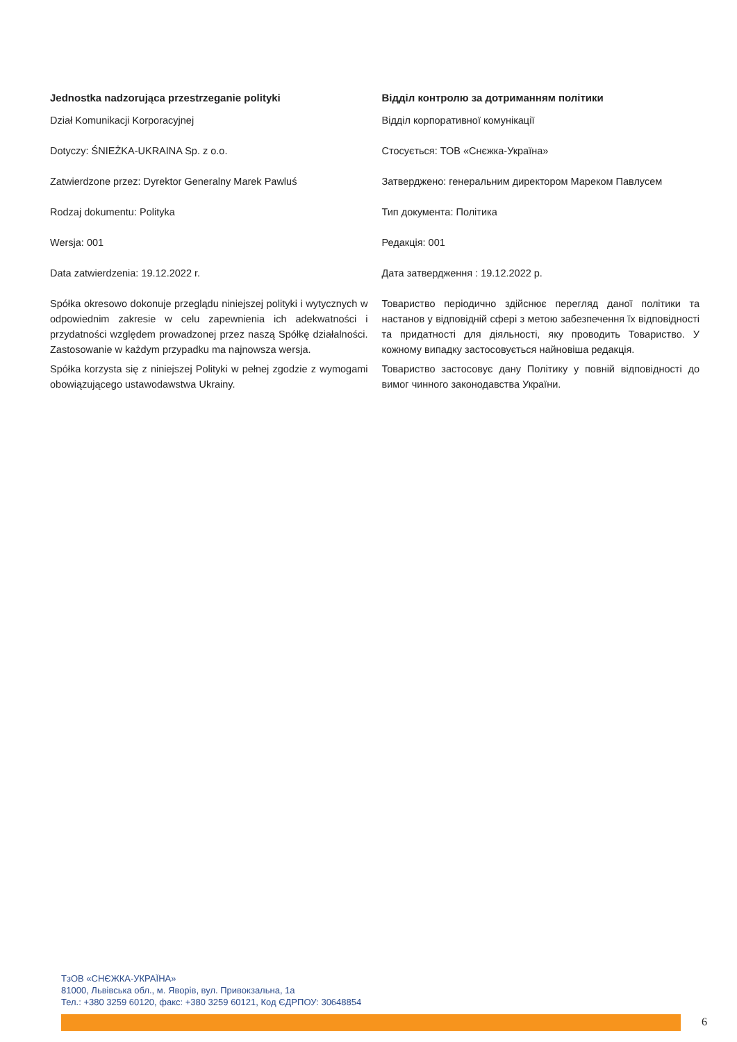Jednostka nadzorująca przestrzeganie polityki
Dział Komunikacji Korporacyjnej
Dotyczy: ŚNIEŻKA-UKRAINA Sp. z o.o.
Zatwierdzone przez: Dyrektor Generalny Marek Pawluś
Rodzaj dokumentu: Polityka
Wersja: 001
Data zatwierdzenia: 19.12.2022 r.
Spółka okresowo dokonuje przeglądu niniejszej polityki i wytycznych w odpowiednim zakresie w celu zapewnienia ich adekwatności i przydatności względem prowadzonej przez naszą Spółkę działalności. Zastosowanie w każdym przypadku ma najnowsza wersja.
Spółka korzysta się z niniejszej Polityki w pełnej zgodzie z wymogami obowiązującego ustawodawstwa Ukrainy.
Відділ контролю за дотриманням політики
Відділ корпоративної комунікації
Стосується: ТОВ «Снєжка-Україна»
Затверджено: генеральним директором Мареком Павлусем
Тип документа: Політика
Редакція: 001
Дата затвердження : 19.12.2022 р.
Товариство періодично здійснює перегляд даної політики та настанов у відповідній сфері з метою забезпечення їх відповідності та придатності для діяльності, яку проводить Товариство. У кожному випадку застосовується найновіша редакція.
Товариство застосовує дану Політику у повній відповідності до вимог чинного законодавства України.
ТзОВ «СНЄЖКА-УКРАЇНА»
81000, Львівська обл., м. Яворів, вул. Привокзальна, 1а
Тел.: +380 3259 60120, факс: +380 3259 60121, Код ЄДРПОУ: 30648854
6